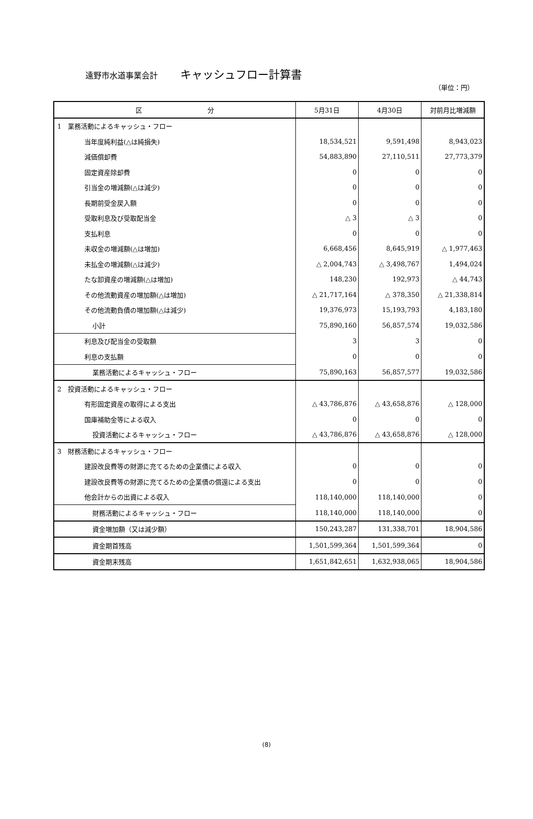遠野市水道事業会計 キャッシュフロー計算書
（単位：円）
| 区 分 | 5月31日 | 4月30日 | 対前月比増減額 |
| --- | --- | --- | --- |
| 1 業務活動によるキャッシュ・フロー | | | |
| 当年度純利益(△は純損失) | 18,534,521 | 9,591,498 | 8,943,023 |
| 減価償却費 | 54,883,890 | 27,110,511 | 27,773,379 |
| 固定資産除却費 | 0 | 0 | 0 |
| 引当金の増減額(△は減少) | 0 | 0 | 0 |
| 長期前受金戻入額 | 0 | 0 | 0 |
| 受取利息及び受取配当金 | △ 3 | △ 3 | 0 |
| 支払利息 | 0 | 0 | 0 |
| 未収金の増減額(△は増加) | 6,668,456 | 8,645,919 | △ 1,977,463 |
| 未払金の増減額(△は減少) | △ 2,004,743 | △ 3,498,767 | 1,494,024 |
| たな卸資産の増減額(△は増加) | 148,230 | 192,973 | △ 44,743 |
| その他流動資産の増加額(△は増加) | △ 21,717,164 | △ 378,350 | △ 21,338,814 |
| その他流動負債の増加額(△は減少) | 19,376,973 | 15,193,793 | 4,183,180 |
| 小計 | 75,890,160 | 56,857,574 | 19,032,586 |
| 利息及び配当金の受取額 | 3 | 3 | 0 |
| 利息の支払額 | 0 | 0 | 0 |
| 業務活動によるキャッシュ・フロー | 75,890,163 | 56,857,577 | 19,032,586 |
| 2 投資活動によるキャッシュ・フロー | | | |
| 有形固定資産の取得による支出 | △ 43,786,876 | △ 43,658,876 | △ 128,000 |
| 国庫補助金等による収入 | 0 | 0 | 0 |
| 投資活動によるキャッシュ・フロー | △ 43,786,876 | △ 43,658,876 | △ 128,000 |
| 3 財務活動によるキャッシュ・フロー | | | |
| 建設改良費等の財源に充てるための企業債による収入 | 0 | 0 | 0 |
| 建設改良費等の財源に充てるための企業債の償還による支出 | 0 | 0 | 0 |
| 他会計からの出資による収入 | 118,140,000 | 118,140,000 | 0 |
| 財務活動によるキャッシュ・フロー | 118,140,000 | 118,140,000 | 0 |
| 資金増加額（又は減少額） | 150,243,287 | 131,338,701 | 18,904,586 |
| 資金期首残高 | 1,501,599,364 | 1,501,599,364 | 0 |
| 資金期末残高 | 1,651,842,651 | 1,632,938,065 | 18,904,586 |
(8)